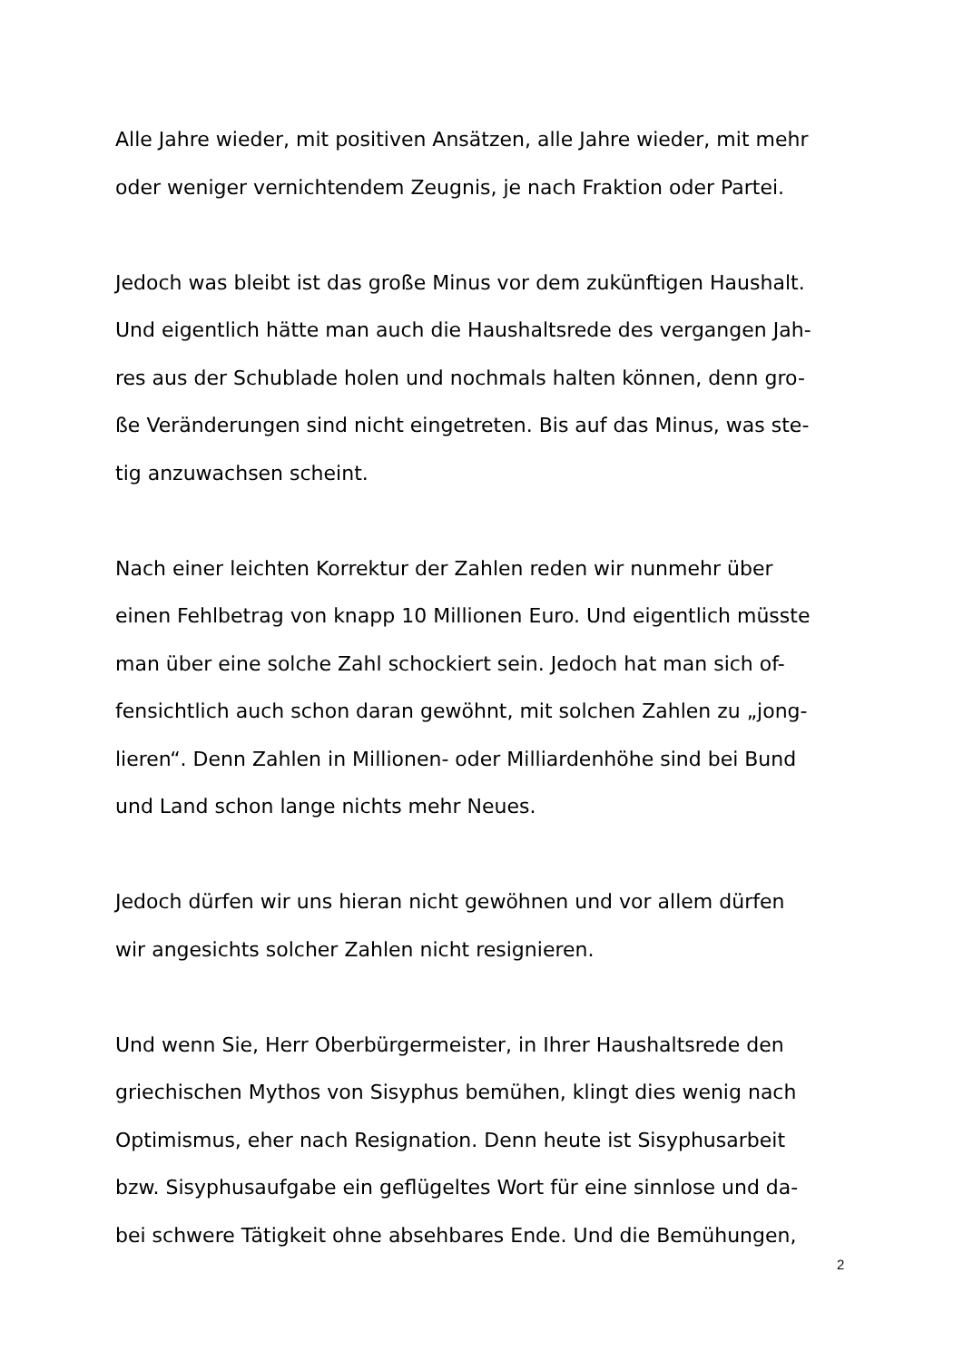Alle Jahre wieder, mit positiven Ansätzen, alle Jahre wieder, mit mehr
oder weniger vernichtendem Zeugnis, je nach Fraktion oder Partei.
Jedoch was bleibt ist das große Minus vor dem zukünftigen Haushalt.
Und eigentlich hätte man auch die Haushaltsrede des vergangen Jah-
res aus der Schublade holen und nochmals halten können, denn gro-
ße Veränderungen sind nicht eingetreten. Bis auf das Minus, was ste-
tig anzuwachsen scheint.
Nach einer leichten Korrektur der Zahlen reden wir nunmehr über
einen Fehlbetrag von knapp 10 Millionen Euro. Und eigentlich müsste
man über eine solche Zahl schockiert sein. Jedoch hat man sich of-
fensichtlich auch schon daran gewöhnt, mit solchen Zahlen zu „jong-
lieren“. Denn Zahlen in Millionen- oder Milliardenhöhe sind bei Bund
und Land schon lange nichts mehr Neues.
Jedoch dürfen wir uns hieran nicht gewöhnen und vor allem dürfen
wir angesichts solcher Zahlen nicht resignieren.
Und wenn Sie, Herr Oberbürgermeister, in Ihrer Haushaltsrede den
griechischen Mythos von Sisyphus bemühen, klingt dies wenig nach
Optimismus, eher nach Resignation. Denn heute ist Sisyphusarbeit
bzw. Sisyphusaufgabe ein geflügeltes Wort für eine sinnlose und da-
bei schwere Tätigkeit ohne absehbares Ende. Und die Bemühungen,
2